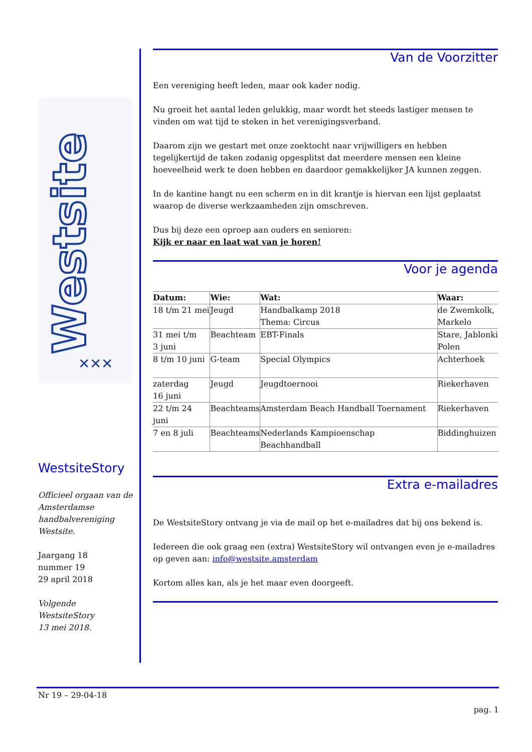Westsite
✕✕✕
WestsiteStory
Officieel orgaan van de Amsterdamse handbalvereniging Westsite.
Jaargang 18
nummer 19
29 april 2018
Volgende WestsiteStory
13 mei 2018.
Van de Voorzitter
Een vereniging heeft leden, maar ook kader nodig.
Nu groeit het aantal leden gelukkig, maar wordt het steeds lastiger mensen te vinden om wat tijd te steken in het verenigingsverband.
Daarom zijn we gestart met onze zoektocht naar vrijwilligers en hebben tegelijkertijd de taken zodanig opgesplitst dat meerdere mensen een kleine hoeveelheid werk te doen hebben en daardoor gemakkelijker JA kunnen zeggen.
In de kantine hangt nu een scherm en in dit krantje is hiervan een lijst geplaatst waarop de diverse werkzaamheden zijn omschreven.
Dus bij deze een oproep aan ouders en senioren:
Kijk er naar en laat wat van je horen!
Voor je agenda
| Datum: | Wie: | Wat: | Waar: |
| --- | --- | --- | --- |
| 18 t/m 21 mei | Jeugd | Handbalkamp 2018 Thema: Circus | de Zwemkolk, Markelo |
| 31 mei t/m 3 juni | Beachteam | EBT-Finals | Stare, Jablonki Polen |
| 8 t/m 10 juni | G-team | Special Olympics | Achterhoek |
| zaterdag 16 juni | Jeugd | Jeugdtoernooi | Riekerhaven |
| 22 t/m 24 juni | Beachteams | Amsterdam Beach Handball Toernament | Riekerhaven |
| 7 en 8 juli | Beachteams | Nederlands Kampioenschap Beachhandball | Biddinghuizen |
Extra e-mailadres
De WestsiteStory ontvang je via de mail op het e-mailadres dat bij ons bekend is.
Iedereen die ook graag een (extra) WestsiteStory wil ontvangen even je e-mailadres op geven aan: info@westsite.amsterdam
Kortom alles kan, als je het maar even doorgeeft.
Nr 19 – 29-04-18
pag. 1